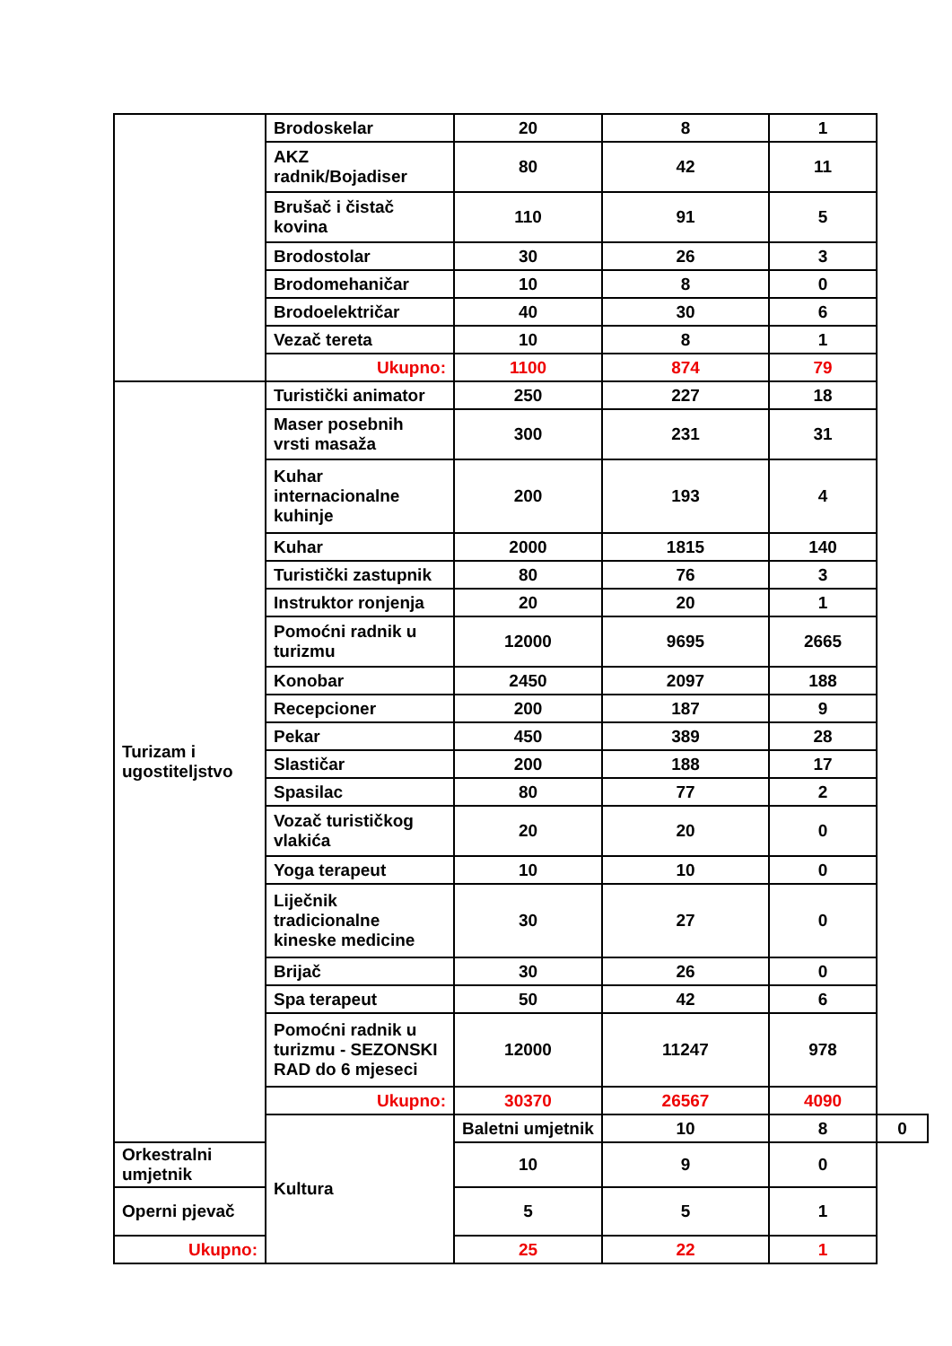| | Brodoskelar | 20 | 8 | 1 | |
| | AKZ radnik/Bojadiser | 80 | 42 | 11 | |
| | Brušač i čistač kovina | 110 | 91 | 5 | |
| | Brodostolar | 30 | 26 | 3 | |
| | Brodomehaničar | 10 | 8 | 0 | |
| | Brodoelektričar | 40 | 30 | 6 | |
| | Vezač tereta | 10 | 8 | 1 | |
| | Ukupno: | 1100 | 874 | 79 | |
| Turizam i ugostiteljstvo | Turistički animator | 250 | 227 | 18 | |
| | Maser posebnih vrsti masaža | 300 | 231 | 31 | |
| | Kuhar internacionalne kuhinje | 200 | 193 | 4 | |
| | Kuhar | 2000 | 1815 | 140 | |
| | Turistički zastupnik | 80 | 76 | 3 | |
| | Instruktor ronjenja | 20 | 20 | 1 | |
| | Pomoćni radnik u turizmu | 12000 | 9695 | 2665 | |
| | Konobar | 2450 | 2097 | 188 | |
| | Recepcioner | 200 | 187 | 9 | |
| | Pekar | 450 | 389 | 28 | |
| | Slastičar | 200 | 188 | 17 | |
| | Spasilac | 80 | 77 | 2 | |
| | Vozač turističkog vlakića | 20 | 20 | 0 | |
| | Yoga terapeut | 10 | 10 | 0 | |
| | Liječnik tradicionalne kineske medicine | 30 | 27 | 0 | |
| | Brijač | 30 | 26 | 0 | |
| | Spa terapeut | 50 | 42 | 6 | |
| | Pomoćni radnik u turizmu - SEZONSKI RAD do 6 mjeseci | 12000 | 11247 | 978 | |
| | Ukupno: | 30370 | 26567 | 4090 | |
| | Kultura | Baletni umjetnik | 10 | 8 | 0 |
| Orkestralni umjetnik | | 10 | 9 | 0 | |
| Operni pjevač | | 5 | 5 | 1 | |
| Ukupno: | | 25 | 22 | 1 | |